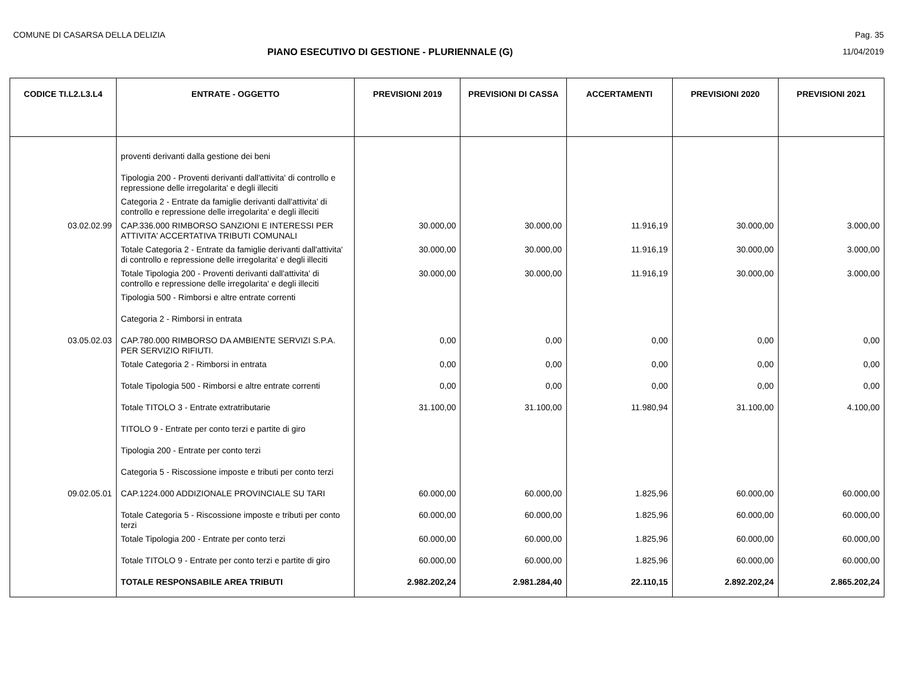COMUNE DI CASARSA DELLA DELIZIA Pag. 35
PIANO ESECUTIVO DI GESTIONE - PLURIENNALE (G) 11/04/2019
| CODICE TI.L2.L3.L4 | ENTRATE - OGGETTO | PREVISIONI 2019 | PREVISIONI DI CASSA | ACCERTAMENTI | PREVISIONI 2020 | PREVISIONI 2021 |
| --- | --- | --- | --- | --- | --- | --- |
| | proventi derivanti dalla gestione dei beni | | | | | |
| | Tipologia 200 - Proventi derivanti dall'attivita' di controllo e repressione delle irregolarita' e degli illeciti | | | | | |
| | Categoria 2 - Entrate da famiglie derivanti dall'attivita' di controllo e repressione delle irregolarita' e degli illeciti | | | | | |
| 03.02.02.99 | CAP.336.000 RIMBORSO SANZIONI E INTERESSI PER ATTIVITA' ACCERTATIVA TRIBUTI COMUNALI | 30.000,00 | 30.000,00 | 11.916,19 | 30.000,00 | 3.000,00 |
| | Totale Categoria 2 - Entrate da famiglie derivanti dall'attivita' di controllo e repressione delle irregolarita' e degli illeciti | 30.000,00 | 30.000,00 | 11.916,19 | 30.000,00 | 3.000,00 |
| | Totale Tipologia 200 - Proventi derivanti dall'attivita' di controllo e repressione delle irregolarita' e degli illeciti | 30.000,00 | 30.000,00 | 11.916,19 | 30.000,00 | 3.000,00 |
| | Tipologia 500 - Rimborsi e altre entrate correnti | | | | | |
| | Categoria 2 - Rimborsi in entrata | | | | | |
| 03.05.02.03 | CAP.780.000 RIMBORSO DA AMBIENTE SERVIZI S.P.A. PER SERVIZIO RIFIUTI. | 0,00 | 0,00 | 0,00 | 0,00 | 0,00 |
| | Totale Categoria 2 - Rimborsi in entrata | 0,00 | 0,00 | 0,00 | 0,00 | 0,00 |
| | Totale Tipologia 500 - Rimborsi e altre entrate correnti | 0,00 | 0,00 | 0,00 | 0,00 | 0,00 |
| | Totale TITOLO 3 - Entrate extratributarie | 31.100,00 | 31.100,00 | 11.980,94 | 31.100,00 | 4.100,00 |
| | TITOLO 9 - Entrate per conto terzi e partite di giro | | | | | |
| | Tipologia 200 - Entrate per conto terzi | | | | | |
| | Categoria 5 - Riscossione imposte e tributi per conto terzi | | | | | |
| 09.02.05.01 | CAP.1224.000 ADDIZIONALE PROVINCIALE SU TARI | 60.000,00 | 60.000,00 | 1.825,96 | 60.000,00 | 60.000,00 |
| | Totale Categoria 5 - Riscossione imposte e tributi per conto terzi | 60.000,00 | 60.000,00 | 1.825,96 | 60.000,00 | 60.000,00 |
| | Totale Tipologia 200 - Entrate per conto terzi | 60.000,00 | 60.000,00 | 1.825,96 | 60.000,00 | 60.000,00 |
| | Totale TITOLO 9 - Entrate per conto terzi e partite di giro | 60.000,00 | 60.000,00 | 1.825,96 | 60.000,00 | 60.000,00 |
| | TOTALE RESPONSABILE AREA TRIBUTI | 2.982.202,24 | 2.981.284,40 | 22.110,15 | 2.892.202,24 | 2.865.202,24 |